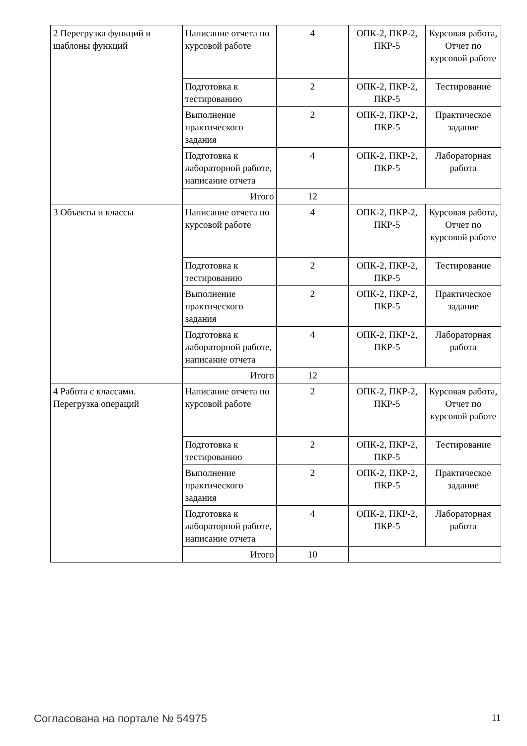| 2 Перегрузка функций и шаблоны функций | Написание отчета по курсовой работе | 4 | ОПК-2, ПКР-2, ПКР-5 | Курсовая работа, Отчет по курсовой работе |
| | Подготовка к тестированию | 2 | ОПК-2, ПКР-2, ПКР-5 | Тестирование |
| | Выполнение практического задания | 2 | ОПК-2, ПКР-2, ПКР-5 | Практическое задание |
| | Подготовка к лабораторной работе, написание отчета | 4 | ОПК-2, ПКР-2, ПКР-5 | Лабораторная работа |
| | Итого | 12 | | |
| 3 Объекты и классы | Написание отчета по курсовой работе | 4 | ОПК-2, ПКР-2, ПКР-5 | Курсовая работа, Отчет по курсовой работе |
| | Подготовка к тестированию | 2 | ОПК-2, ПКР-2, ПКР-5 | Тестирование |
| | Выполнение практического задания | 2 | ОПК-2, ПКР-2, ПКР-5 | Практическое задание |
| | Подготовка к лабораторной работе, написание отчета | 4 | ОПК-2, ПКР-2, ПКР-5 | Лабораторная работа |
| | Итого | 12 | | |
| 4 Работа с классами. Перегрузка операций | Написание отчета по курсовой работе | 2 | ОПК-2, ПКР-2, ПКР-5 | Курсовая работа, Отчет по курсовой работе |
| | Подготовка к тестированию | 2 | ОПК-2, ПКР-2, ПКР-5 | Тестирование |
| | Выполнение практического задания | 2 | ОПК-2, ПКР-2, ПКР-5 | Практическое задание |
| | Подготовка к лабораторной работе, написание отчета | 4 | ОПК-2, ПКР-2, ПКР-5 | Лабораторная работа |
| | Итого | 10 | | |
Согласована на портале № 54975 11